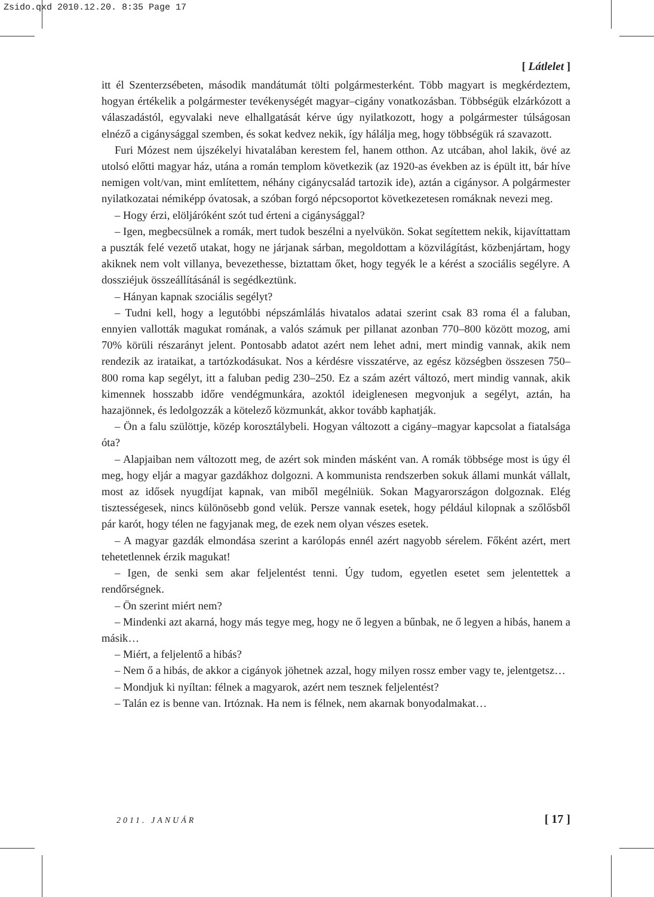Zsido.qxd 2010.12.20. 8:35 Page 17
[ Látlelet ]
itt él Szenterzsébeten, második mandátumát tölti polgármesterként. Több magyart is megkérdeztem, hogyan értékelik a polgármester tevékenységét magyar–cigány vonatkozásban. Többségük elzárkózott a válaszadástól, egyvalaki neve elhallgatását kérve úgy nyilatkozott, hogy a polgármester túlságosan elnéző a cigánysággal szemben, és sokat kedvez nekik, így hálálja meg, hogy többségük rá szavazott.
Furi Mózest nem újszékelyi hivatalában kerestem fel, hanem otthon. Az utcában, ahol lakik, övé az utolsó előtti magyar ház, utána a román templom következik (az 1920-as években az is épült itt, bár híve nemigen volt/van, mint említettem, néhány cigánycsalád tartozik ide), aztán a cigánysor. A polgármester nyilatkozatai némiképp óvatosak, a szóban forgó népcsoportot következetesen romáknak nevezi meg.
– Hogy érzi, elöljáróként szót tud érteni a cigánysággal?
– Igen, megbecsülnek a romák, mert tudok beszélni a nyelvükön. Sokat segítettem nekik, kijavíttattam a puszták felé vezető utakat, hogy ne járjanak sárban, megoldottam a közvilágítást, közbenjártam, hogy akiknek nem volt villanya, bevezethesse, biztattam őket, hogy tegyék le a kérést a szociális segélyre. A dossziéjuk összeállításánál is segédkeztünk.
– Hányan kapnak szociális segélyt?
– Tudni kell, hogy a legutóbbi népszámlálás hivatalos adatai szerint csak 83 roma él a faluban, ennyien vallották magukat romának, a valós számuk per pillanat azonban 770–800 között mozog, ami 70% körüli részarányt jelent. Pontosabb adatot azért nem lehet adni, mert mindig vannak, akik nem rendezik az irataikat, a tartózkodásukat. Nos a kérdésre visszatérve, az egész községben összesen 750–800 roma kap segélyt, itt a faluban pedig 230–250. Ez a szám azért változó, mert mindig vannak, akik kimennek hosszabb időre vendégmunkára, azoktól ideiglenesen megvonjuk a segélyt, aztán, ha hazajönnek, és ledolgozzák a kötelező közmunkát, akkor tovább kaphatják.
– Ön a falu szülöttje, közép korosztálybeli. Hogyan változott a cigány–magyar kapcsolat a fiatalsága óta?
– Alapjaiban nem változott meg, de azért sok minden másként van. A romák többsége most is úgy él meg, hogy eljár a magyar gazdákhoz dolgozni. A kommunista rendszerben sokuk állami munkát vállalt, most az idősek nyugdíjat kapnak, van miből megélniük. Sokan Magyarországon dolgoznak. Elég tisztességesek, nincs különösebb gond velük. Persze vannak esetek, hogy például kilopnak a szőlősből pár karót, hogy télen ne fagyjanak meg, de ezek nem olyan vészes esetek.
– A magyar gazdák elmondása szerint a karólopás ennél azért nagyobb sérelem. Főként azért, mert tehetetlennek érzik magukat!
– Igen, de senki sem akar feljelentést tenni. Úgy tudom, egyetlen esetet sem jelentettek a rendőrségnek.
– Ön szerint miért nem?
– Mindenki azt akarná, hogy más tegye meg, hogy ne ő legyen a bűnbak, ne ő legyen a hibás, hanem a másik…
– Miért, a feljelentő a hibás?
– Nem ő a hibás, de akkor a cigányok jöhetnek azzal, hogy milyen rossz ember vagy te, jelentgetsz…
– Mondjuk ki nyíltan: félnek a magyarok, azért nem tesznek feljelentést?
– Talán ez is benne van. Irtóznak. Ha nem is félnek, nem akarnak bonyodalmakat…
2011. JANUÁR [ 17 ]